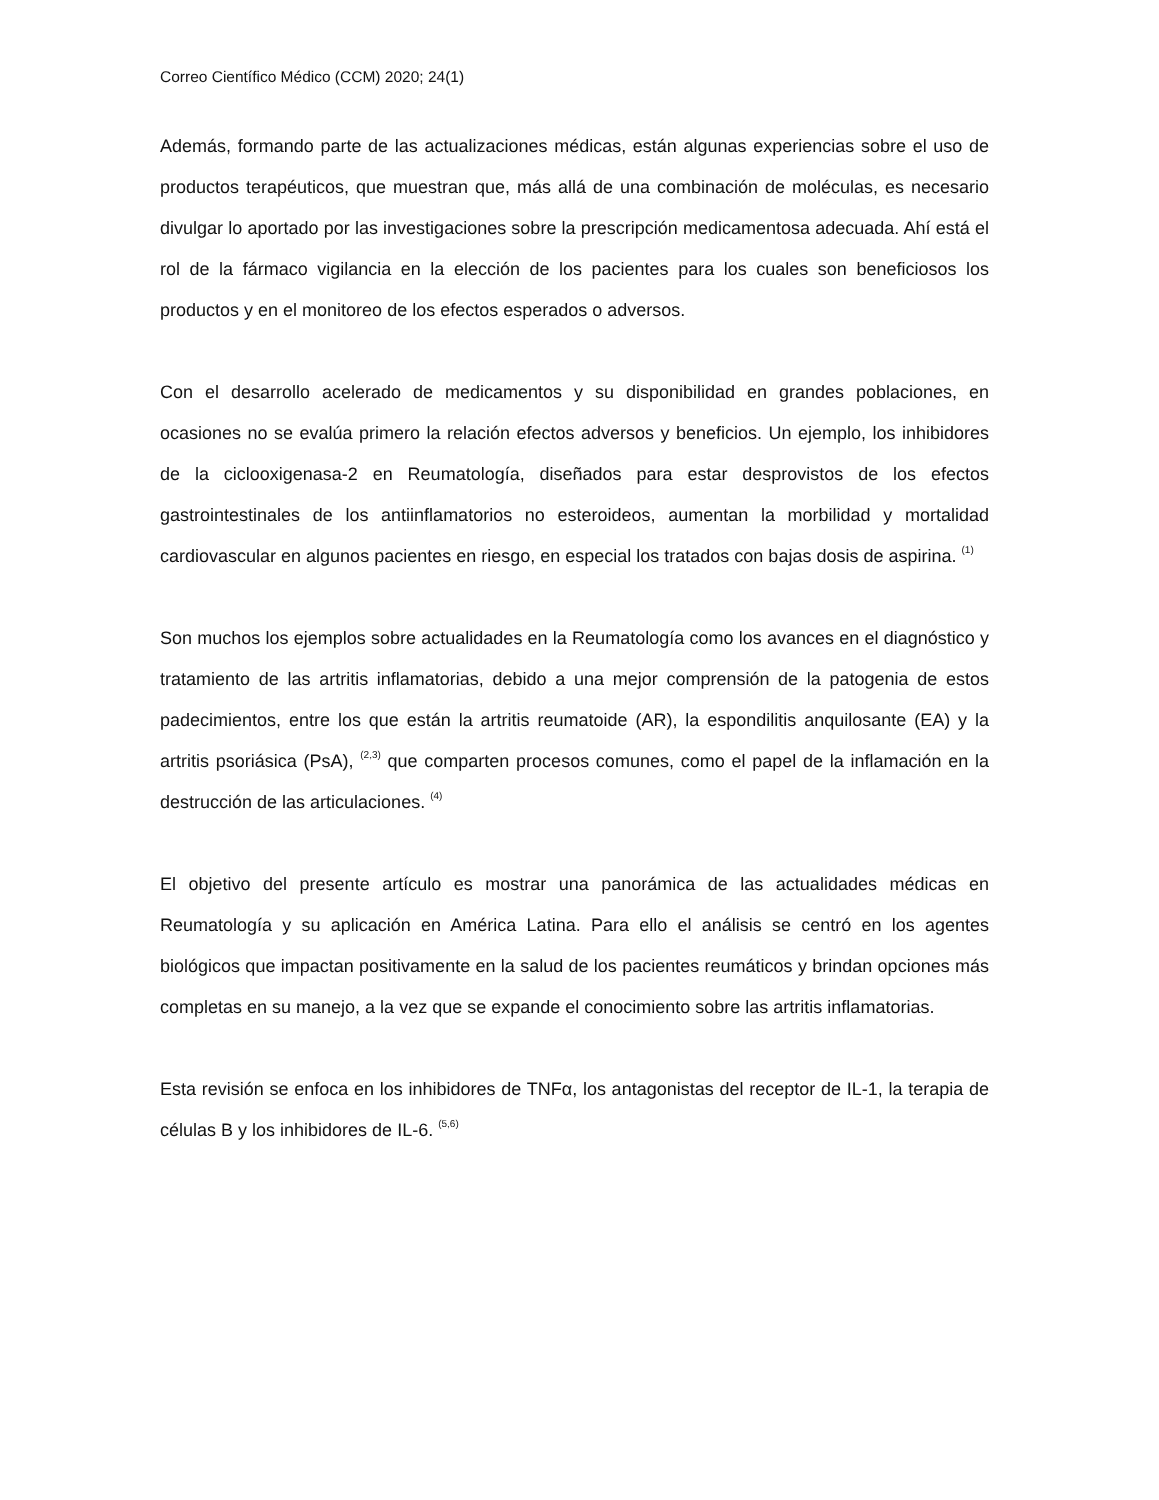Correo Científico Médico (CCM) 2020; 24(1)
Además, formando parte de las actualizaciones médicas, están algunas experiencias sobre el uso de productos terapéuticos, que muestran que, más allá de una combinación de moléculas, es necesario divulgar lo aportado por las investigaciones sobre la prescripción medicamentosa adecuada. Ahí está el rol de la fármaco vigilancia en la elección de los pacientes para los cuales son beneficiosos los productos y en el monitoreo de los efectos esperados o adversos.
Con el desarrollo acelerado de medicamentos y su disponibilidad en grandes poblaciones, en ocasiones no se evalúa primero la relación efectos adversos y beneficios. Un ejemplo, los inhibidores de la ciclooxigenasa-2 en Reumatología, diseñados para estar desprovistos de los efectos gastrointestinales de los antiinflamatorios no esteroideos, aumentan la morbilidad y mortalidad cardiovascular en algunos pacientes en riesgo, en especial los tratados con bajas dosis de aspirina. <sup>(1)</sup>
Son muchos los ejemplos sobre actualidades en la Reumatología como los avances en el diagnóstico y tratamiento de las artritis inflamatorias, debido a una mejor comprensión de la patogenia de estos padecimientos, entre los que están la artritis reumatoide (AR), la espondilitis anquilosante (EA) y la artritis psoriásica (PsA), <sup>(2,3)</sup> que comparten procesos comunes, como el papel de la inflamación en la destrucción de las articulaciones. <sup>(4)</sup>
El objetivo del presente artículo es mostrar una panorámica de las actualidades médicas en Reumatología y su aplicación en América Latina. Para ello el análisis se centró en los agentes biológicos que impactan positivamente en la salud de los pacientes reumáticos y brindan opciones más completas en su manejo, a la vez que se expande el conocimiento sobre las artritis inflamatorias.
Esta revisión se enfoca en los inhibidores de TNFα, los antagonistas del receptor de IL-1, la terapia de células B y los inhibidores de IL-6. <sup>(5,6)</sup>